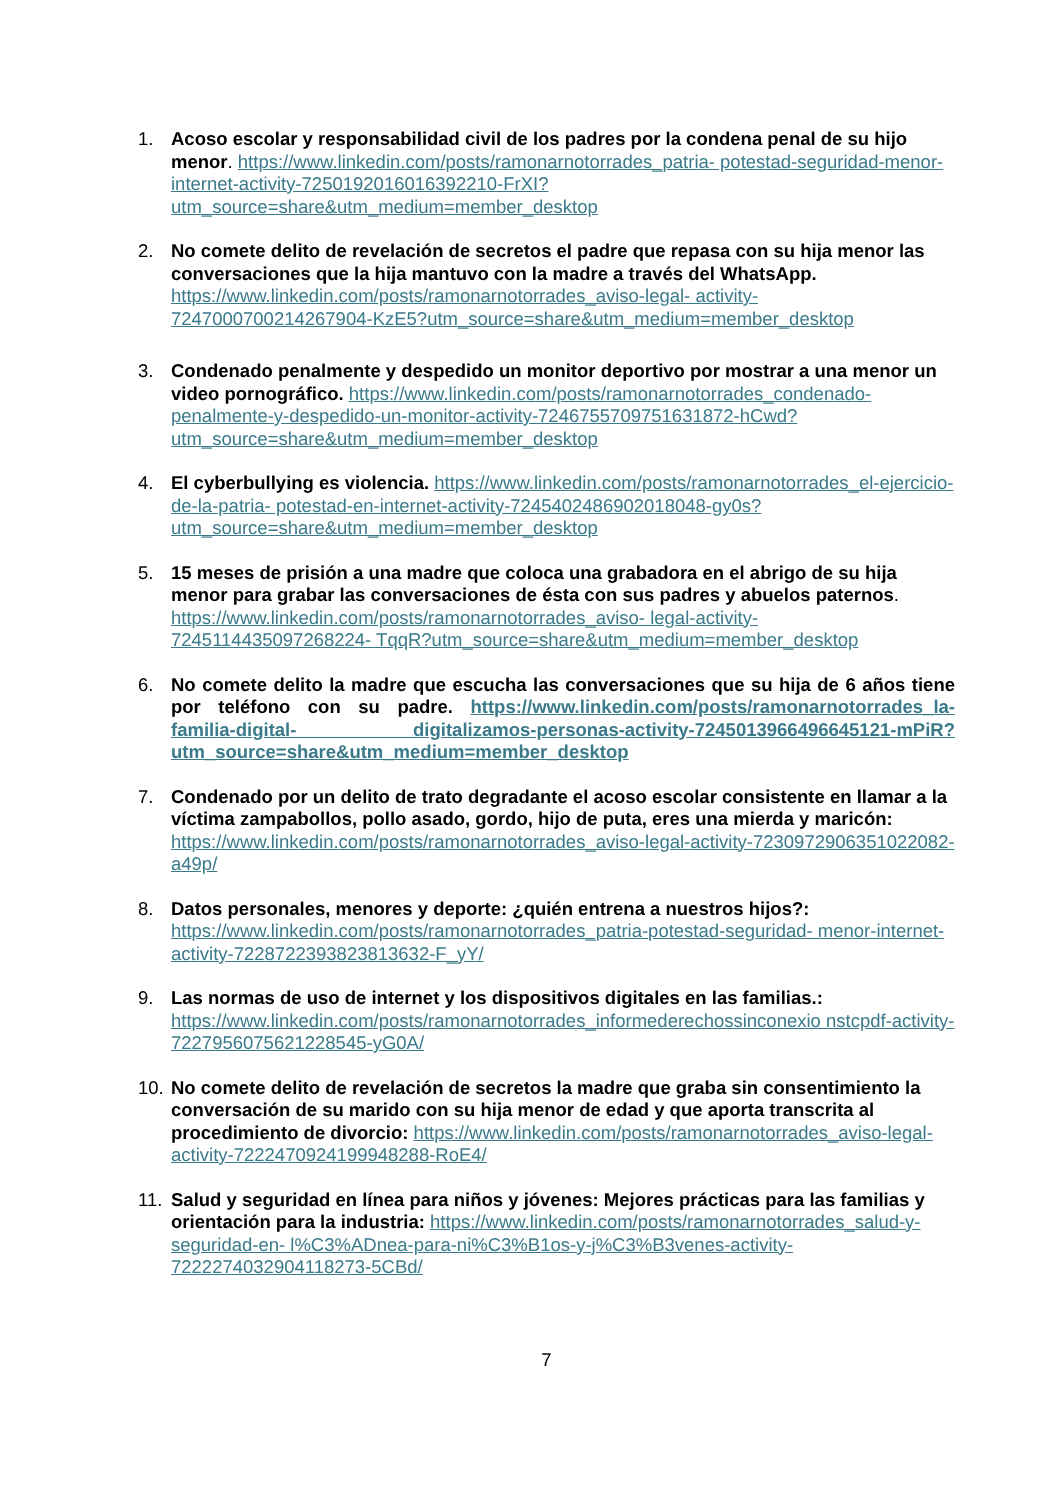1. Acoso escolar y responsabilidad civil de los padres por la condena penal de su hijo menor. https://www.linkedin.com/posts/ramonarnotorrades_patria- potestad-seguridad-menor-internet-activity-7250192016016392210-FrXI?utm_source=share&utm_medium=member_desktop
2. No comete delito de revelación de secretos el padre que repasa con su hija menor las conversaciones que la hija mantuvo con la madre a través del WhatsApp. https://www.linkedin.com/posts/ramonarnotorrades_aviso-legal- activity-7247000700214267904-KzE5?utm_source=share&utm_medium=member_desktop
3. Condenado penalmente y despedido un monitor deportivo por mostrar a una menor un video pornográfico. https://www.linkedin.com/posts/ramonarnotorrades_condenado-penalmente-y-despedido-un-monitor-activity-7246755709751631872-hCwd?utm_source=share&utm_medium=member_desktop
4. El cyberbullying es violencia. https://www.linkedin.com/posts/ramonarnotorrades_el-ejercicio-de-la-patria- potestad-en-internet-activity-7245402486902018048-gy0s?utm_source=share&utm_medium=member_desktop
5. 15 meses de prisión a una madre que coloca una grabadora en el abrigo de su hija menor para grabar las conversaciones de ésta con sus padres y abuelos paternos. https://www.linkedin.com/posts/ramonarnotorrades_aviso- legal-activity-7245114435097268224- TqqR?utm_source=share&utm_medium=member_desktop
6. No comete delito la madre que escucha las conversaciones que su hija de 6 años tiene por teléfono con su padre. https://www.linkedin.com/posts/ramonarnotorrades_la-familia-digital- digitalizamos-personas-activity-7245013966496645121-mPiR?utm_source=share&utm_medium=member_desktop
7. Condenado por un delito de trato degradante el acoso escolar consistente en llamar a la víctima zampabollos, pollo asado, gordo, hijo de puta, eres una mierda y maricón: https://www.linkedin.com/posts/ramonarnotorrades_aviso-legal-activity-7230972906351022082-a49p/
8. Datos personales, menores y deporte: ¿quién entrena a nuestros hijos?: https://www.linkedin.com/posts/ramonarnotorrades_patria-potestad-seguridad- menor-internet-activity-7228722393823813632-F_yY/
9. Las normas de uso de internet y los dispositivos digitales en las familias.: https://www.linkedin.com/posts/ramonarnotorrades_informederechossinconexio nstcpdf-activity-7227956075621228545-yG0A/
10.
No comete delito de revelación de secretos la madre que graba sin consentimiento la conversación de su marido con su hija menor de edad y que aporta transcrita al procedimiento de divorcio: https://www.linkedin.com/posts/ramonarnotorrades_aviso-legal-activity-7222470924199948288-RoE4/
11.
Salud y seguridad en línea para niños y jóvenes: Mejores prácticas para las familias y orientación para la industria: https://www.linkedin.com/posts/ramonarnotorrades_salud-y-seguridad-en- l%C3%ADnea-para-ni%C3%B1os-y-j%C3%B3venes-activity-7222274032904118273-5CBd/
7